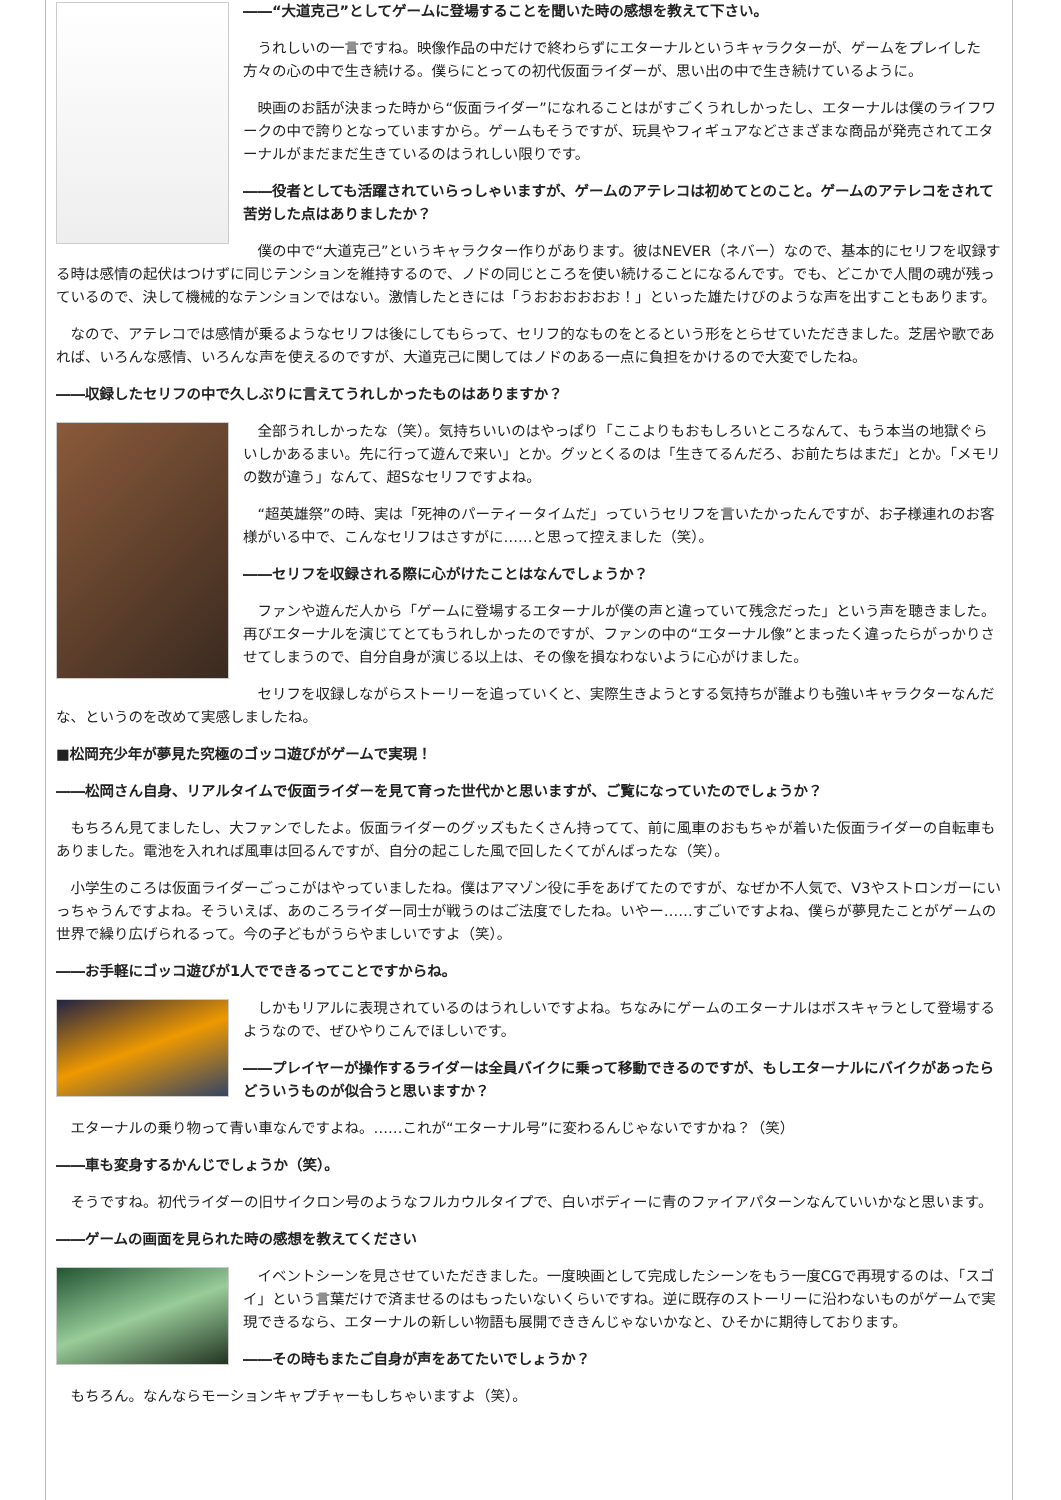――“大道克己”としてゲームに登場することを聞いた時の感想を教えて下さい。
　うれしいの一言ですね。映像作品の中だけで終わらずにエターナルというキャラクターが、ゲームをプレイした方々の心の中で生き続ける。僕らにとっての初代仮面ライダーが、思い出の中で生き続けているように。
　映画のお話が決まった時から“仮面ライダー”になれることはがすごくうれしかったし、エターナルは僕のライフワークの中で誇りとなっていますから。ゲームもそうですが、玩具やフィギュアなどさまざまな商品が発売されてエターナルがまだまだ生きているのはうれしい限りです。
――役者としても活躍されていらっしゃいますが、ゲームのアテレコは初めてとのこと。ゲームのアテレコをされて苦労した点はありましたか？
　僕の中で“大道克己”というキャラクター作りがあります。彼はNEVER（ネバー）なので、基本的にセリフを収録する時は感情の起伏はつけずに同じテンションを維持するので、ノドの同じところを使い続けることになるんです。でも、どこかで人間の魂が残っているので、決して機械的なテンションではない。激情したときには「うおおおおおお！」といった雄たけびのような声を出すこともあります。
　なので、アテレコでは感情が乗るようなセリフは後にしてもらって、セリフ的なものをとるという形をとらせていただきました。芝居や歌であれば、いろんな感情、いろんな声を使えるのですが、大道克己に関してはノドのある一点に負担をかけるので大変でしたね。
――収録したセリフの中で久しぶりに言えてうれしかったものはありますか？
　全部うれしかったな（笑）。気持ちいいのはやっぱり「ここよりもおもしろいところなんて、もう本当の地獄ぐらいしかあるまい。先に行って遊んで来い」とか。グッとくるのは「生きてるんだろ、お前たちはまだ」とか。「メモリの数が違う」なんて、超Sなセリフですよね。
　“超英雄祭”の時、実は「死神のパーティータイムだ」っていうセリフを言いたかったんですが、お子様連れのお客様がいる中で、こんなセリフはさすがに……と思って控えました（笑）。
――セリフを収録される際に心がけたことはなんでしょうか？
　ファンや遊んだ人から「ゲームに登場するエターナルが僕の声と違っていて残念だった」という声を聴きました。再びエターナルを演じてとてもうれしかったのですが、ファンの中の“エターナル像”とまったく違ったらがっかりさせてしまうので、自分自身が演じる以上は、その像を損なわないように心がけました。
　セリフを収録しながらストーリーを追っていくと、実際生きようとする気持ちが誰よりも強いキャラクターなんだな、というのを改めて実感しましたね。
■松岡充少年が夢見た究極のゴッコ遊びがゲームで実現！
――松岡さん自身、リアルタイムで仮面ライダーを見て育った世代かと思いますが、ご覧になっていたのでしょうか？
　もちろん見てましたし、大ファンでしたよ。仮面ライダーのグッズもたくさん持ってて、前に風車のおもちゃが着いた仮面ライダーの自転車もありました。電池を入れれば風車は回るんですが、自分の起こした風で回したくてがんばったな（笑）。
　小学生のころは仮面ライダーごっこがはやっていましたね。僕はアマゾン役に手をあげてたのですが、なぜか不人気で、V3やストロンガーにいっちゃうんですよね。そういえば、あのころライダー同士が戦うのはご法度でしたね。いやー……すごいですよね、僕らが夢見たことがゲームの世界で繰り広げられるって。今の子どもがうらやましいですよ（笑）。
――お手軽にゴッコ遊びが1人でできるってことですからね。
　しかもリアルに表現されているのはうれしいですよね。ちなみにゲームのエターナルはボスキャラとして登場するようなので、ぜひやりこんでほしいです。
――プレイヤーが操作するライダーは全員バイクに乗って移動できるのですが、もしエターナルにバイクがあったらどういうものが似合うと思いますか？
　エターナルの乗り物って青い車なんですよね。……これが“エターナル号”に変わるんじゃないですかね？（笑）
――車も変身するかんじでしょうか（笑）。
　そうですね。初代ライダーの旧サイクロン号のようなフルカウルタイプで、白いボディーに青のファイアパターンなんていいかなと思います。
――ゲームの画面を見られた時の感想を教えてください
　イベントシーンを見させていただきました。一度映画として完成したシーンをもう一度CGで再現するのは、「スゴイ」という言葉だけで済ませるのはもったいないくらいですね。逆に既存のストーリーに沿わないものがゲームで実現できるなら、エターナルの新しい物語も展開でききんじゃないかなと、ひそかに期待しております。
――その時もまたご自身が声をあてたいでしょうか？
　もちろん。なんならモーションキャプチャーもしちゃいますよ（笑）。